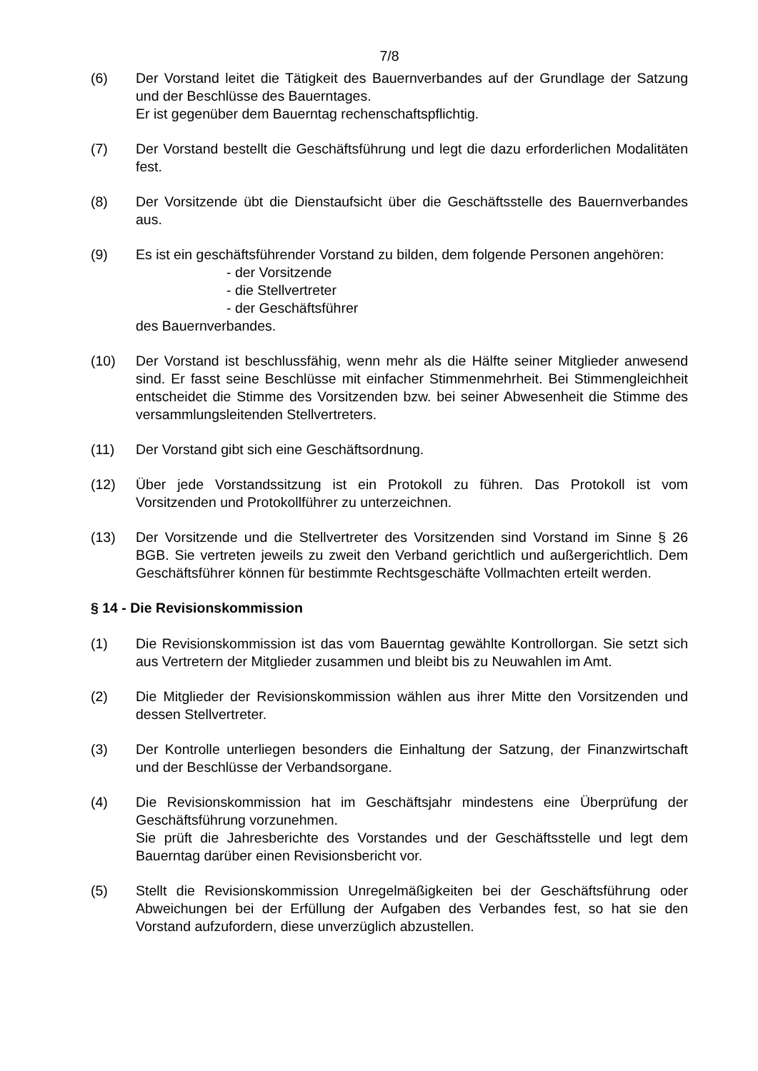7/8
(6) Der Vorstand leitet die Tätigkeit des Bauernverbandes auf der Grundlage der Satzung und der Beschlüsse des Bauerntages.
Er ist gegenüber dem Bauerntag rechenschaftspflichtig.
(7) Der Vorstand bestellt die Geschäftsführung und legt die dazu erforderlichen Modalitäten fest.
(8) Der Vorsitzende übt die Dienstaufsicht über die Geschäftsstelle des Bauernverbandes aus.
(9) Es ist ein geschäftsführender Vorstand zu bilden, dem folgende Personen angehören:
- der Vorsitzende
- die Stellvertreter
- der Geschäftsführer
des Bauernverbandes.
(10) Der Vorstand ist beschlussfähig, wenn mehr als die Hälfte seiner Mitglieder anwesend sind. Er fasst seine Beschlüsse mit einfacher Stimmenmehrheit. Bei Stimmengleichheit entscheidet die Stimme des Vorsitzenden bzw. bei seiner Abwesenheit die Stimme des versammlungsleitenden Stellvertreters.
(11) Der Vorstand gibt sich eine Geschäftsordnung.
(12) Über jede Vorstandssitzung ist ein Protokoll zu führen. Das Protokoll ist vom Vorsitzenden und Protokollführer zu unterzeichnen.
(13) Der Vorsitzende und die Stellvertreter des Vorsitzenden sind Vorstand im Sinne § 26 BGB. Sie vertreten jeweils zu zweit den Verband gerichtlich und außergerichtlich. Dem Geschäftsführer können für bestimmte Rechtsgeschäfte Vollmachten erteilt werden.
§ 14 - Die Revisionskommission
(1) Die Revisionskommission ist das vom Bauerntag gewählte Kontrollorgan. Sie setzt sich aus Vertretern der Mitglieder zusammen und bleibt bis zu Neuwahlen im Amt.
(2) Die Mitglieder der Revisionskommission wählen aus ihrer Mitte den Vorsitzenden und dessen Stellvertreter.
(3) Der Kontrolle unterliegen besonders die Einhaltung der Satzung, der Finanzwirtschaft und der Beschlüsse der Verbandsorgane.
(4) Die Revisionskommission hat im Geschäftsjahr mindestens eine Überprüfung der Geschäftsführung vorzunehmen.
Sie prüft die Jahresberichte des Vorstandes und der Geschäftsstelle und legt dem Bauerntag darüber einen Revisionsbericht vor.
(5) Stellt die Revisionskommission Unregelmäßigkeiten bei der Geschäftsführung oder Abweichungen bei der Erfüllung der Aufgaben des Verbandes fest, so hat sie den Vorstand aufzufordern, diese unverzüglich abzustellen.